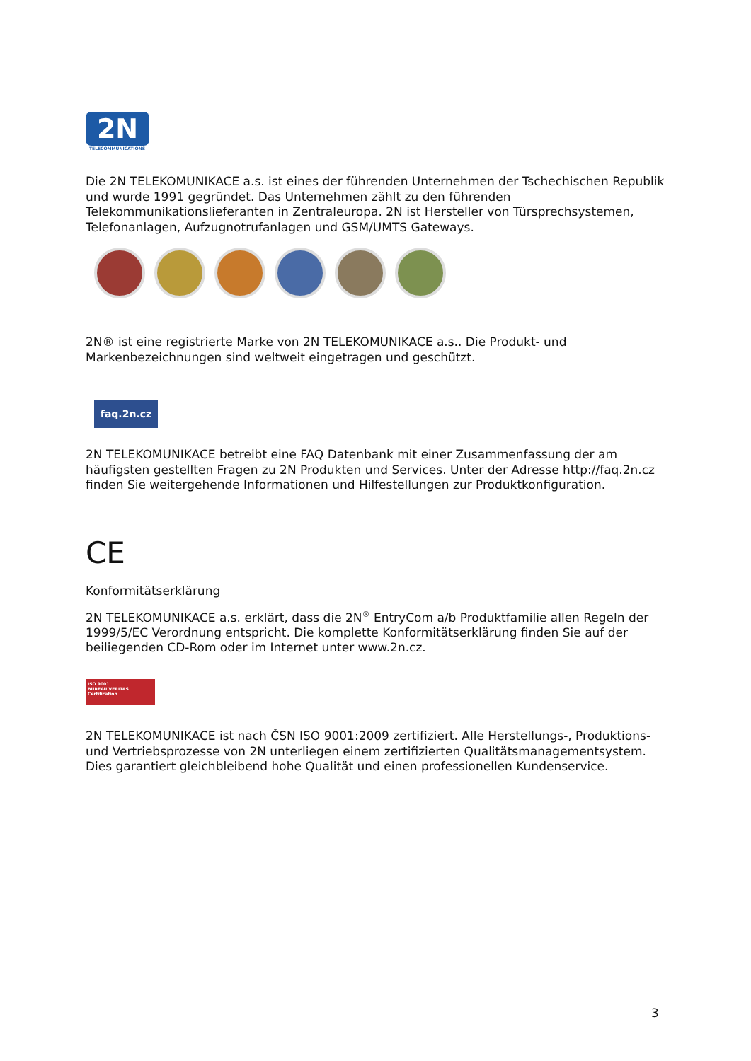2N
TELECOMMUNICATIONS
Die 2N TELEKOMUNIKACE a.s. ist eines der führenden Unternehmen der Tschechischen Republik und wurde 1991 gegründet. Das Unternehmen zählt zu den führenden Telekommunikationslieferanten in Zentraleuropa. 2N ist Hersteller von Türsprechsystemen, Telefonanlagen, Aufzugnotrufanlagen und GSM/UMTS Gateways.
2N® ist eine registrierte Marke von 2N TELEKOMUNIKACE a.s.. Die Produkt- und Markenbezeichnungen sind weltweit eingetragen und geschützt.
faq.2n.cz
2N TELEKOMUNIKACE betreibt eine FAQ Datenbank mit einer Zusammenfassung der am häufigsten gestellten Fragen zu 2N Produkten und Services. Unter der Adresse http://faq.2n.cz finden Sie weitergehende Informationen und Hilfestellungen zur Produktkonfiguration.
CE
Konformitätserklärung
2N TELEKOMUNIKACE a.s. erklärt, dass die 2N<sup>®</sup> EntryCom a/b Produktfamilie allen Regeln der 1999/5/EC Verordnung entspricht. Die komplette Konformitätserklärung finden Sie auf der beiliegenden CD-Rom oder im Internet unter www.2n.cz.
ISO 9001
BUREAU VERITAS
Certification
2N TELEKOMUNIKACE ist nach ČSN ISO 9001:2009 zertifiziert. Alle Herstellungs-, Produktions- und Vertriebsprozesse von 2N unterliegen einem zertifizierten Qualitätsmanagementsystem. Dies garantiert gleichbleibend hohe Qualität und einen professionellen Kundenservice.
3